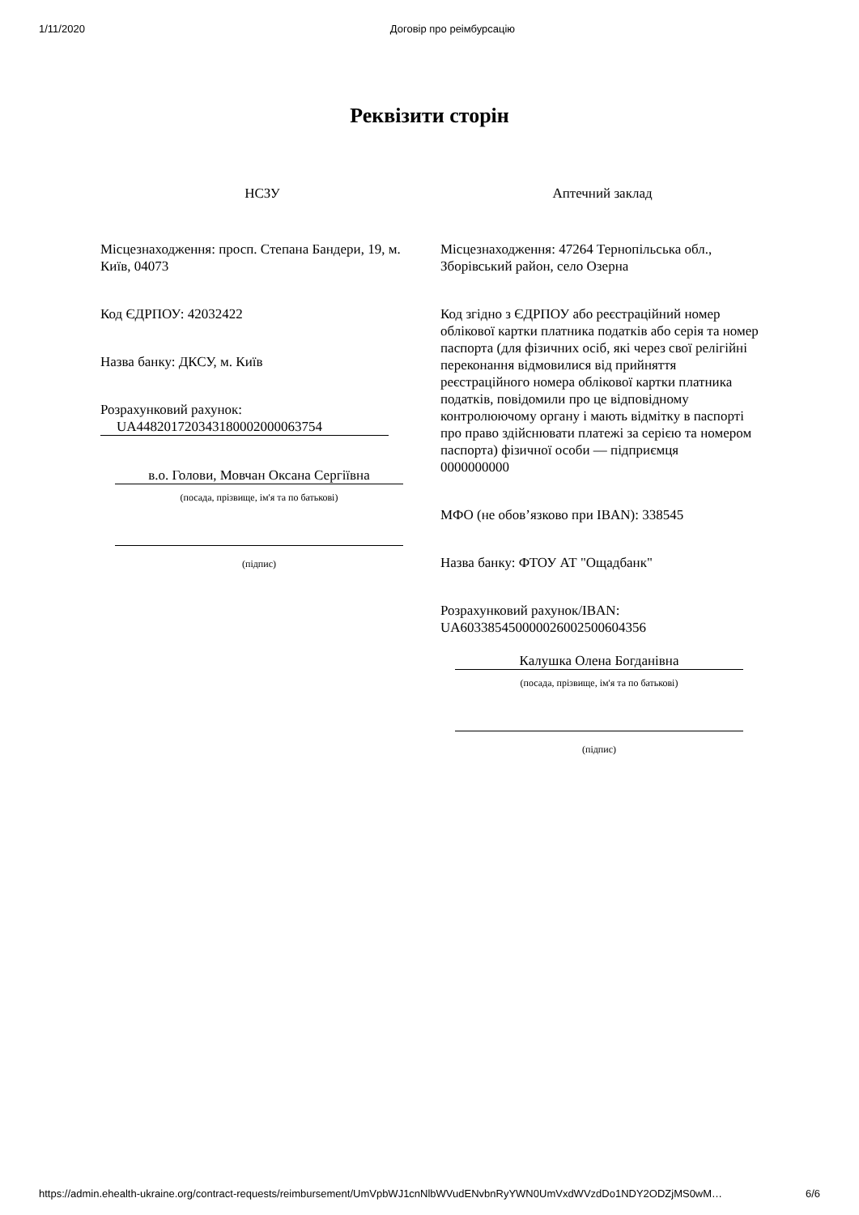1/11/2020 Договір про реімбурсацію
Реквізити сторін
НСЗУ
Місцезнаходження: просп. Степана Бандери, 19, м. Київ, 04073
Код ЄДРПОУ: 42032422
Назва банку: ДКСУ, м. Київ
Розрахунковий рахунок:
UA448201720343180002000063754
в.о. Голови, Мовчан Оксана Сергіївна
(посада, прізвище, ім'я та по батькові)
(підпис)
Аптечний заклад
Місцезнаходження: 47264 Тернопільська обл., Зборівський район, село Озерна
Код згідно з ЄДРПОУ або реєстраційний номер облікової картки платника податків або серія та номер паспорта (для фізичних осіб, які через свої релігійні переконання відмовилися від прийняття реєстраційного номера облікової картки платника податків, повідомили про це відповідному контролюючому органу і мають відмітку в паспорті про право здійснювати платежі за серією та номером паспорта) фізичної особи — підприємця
0000000000
МФО (не обов’язково при IBAN): 338545
Назва банку: ФТОУ АТ "Ощадбанк"
Розрахунковий рахунок/IBAN:
UA603385450000026002500604356
Калушка Олена Богданівна
(посада, прізвище, ім'я та по батькові)
(підпис)
https://admin.ehealth-ukraine.org/contract-requests/reimbursement/UmVpbWJ1cnNlbWVudENvbnRyYWN0UmVxdWVzdDo1NDY2ODZjMS0wM… 6/6